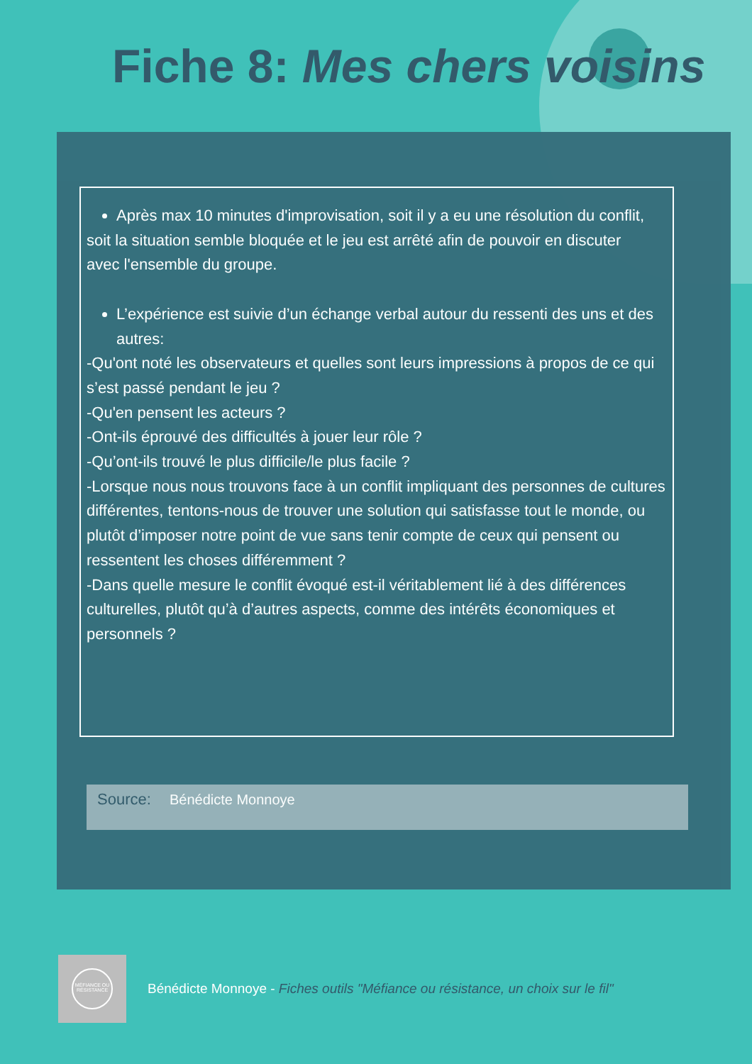Fiche 8: Mes chers voisins
Après max 10 minutes d'improvisation, soit il y a eu une résolution du conflit,
soit la situation semble bloquée et le jeu est arrêté afin de pouvoir en discuter
avec l'ensemble du groupe.
L’expérience est suivie d’un échange verbal autour du ressenti des uns et des autres:
-Qu'ont noté les observateurs et quelles sont leurs impressions à propos de ce qui s’est passé pendant le jeu ?
-Qu'en pensent les acteurs ?
-Ont-ils éprouvé des difficultés à jouer leur rôle ?
-Qu’ont-ils trouvé le plus difficile/le plus facile ?
-Lorsque nous nous trouvons face à un conflit impliquant des personnes de cultures différentes, tentons-nous de trouver une solution qui satisfasse tout le monde, ou plutôt d’imposer notre point de vue sans tenir compte de ceux qui pensent ou ressentent les choses différemment ?
-Dans quelle mesure le conflit évoqué est-il véritablement lié à des différences culturelles, plutôt qu’à d’autres aspects, comme des intérêts économiques et personnels ?
Source: Bénédicte Monnoye
MÉFIANCE OU RÉSISTANCE
Bénédicte Monnoye - Fiches outils "Méfiance ou résistance, un choix sur le fil"